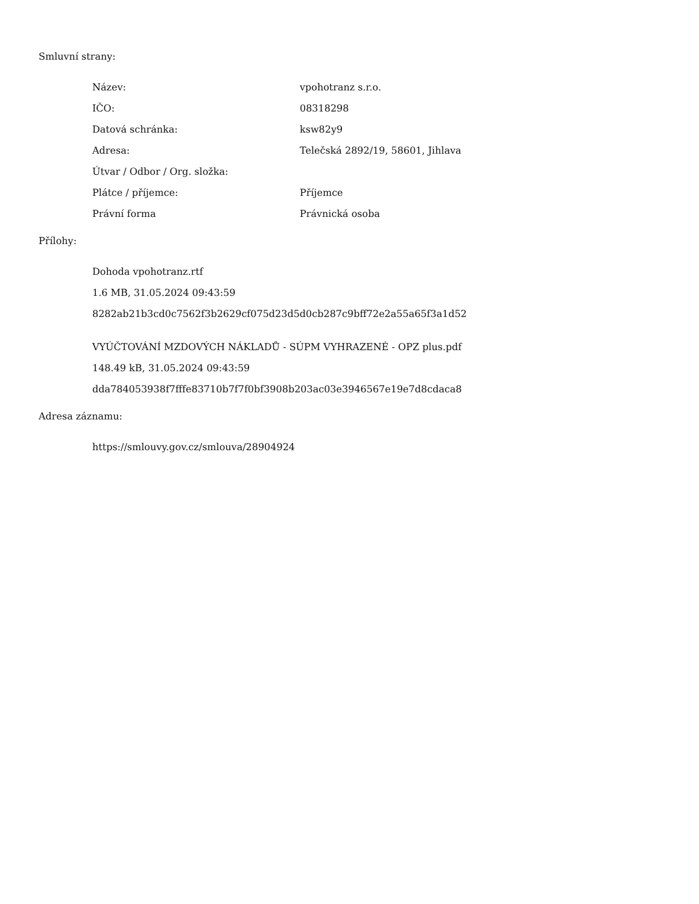Smluvní strany:
| Název: | vpohotranz s.r.o. |
| IČO: | 08318298 |
| Datová schránka: | ksw82y9 |
| Adresa: | Telečská 2892/19, 58601, Jihlava |
| Útvar / Odbor / Org. složka: | |
| Plátce / příjemce: | Příjemce |
| Právní forma | Právnická osoba |
Přílohy:
Dohoda vpohotranz.rtf
1.6 MB, 31.05.2024 09:43:59
8282ab21b3cd0c7562f3b2629cf075d23d5d0cb287c9bff72e2a55a65f3a1d52
VYÚČTOVÁNÍ MZDOVÝCH NÁKLADŮ - SÚPM VYHRAZENÉ - OPZ plus.pdf
148.49 kB, 31.05.2024 09:43:59
dda784053938f7fffe83710b7f7f0bf3908b203ac03e3946567e19e7d8cdaca8
Adresa záznamu:
https://smlouvy.gov.cz/smlouva/28904924